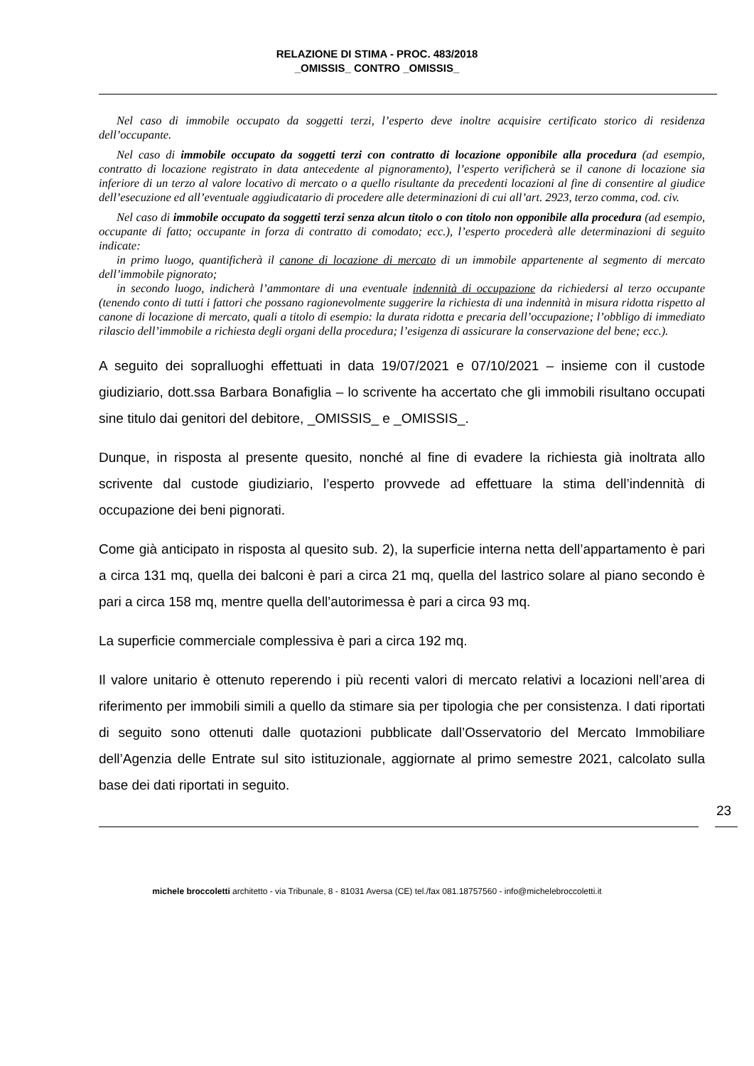RELAZIONE DI STIMA - PROC. 483/2018
_OMISSIS_ CONTRO _OMISSIS_
Nel caso di immobile occupato da soggetti terzi, l’esperto deve inoltre acquisire certificato storico di residenza dell’occupante.
Nel caso di immobile occupato da soggetti terzi con contratto di locazione opponibile alla procedura (ad esempio, contratto di locazione registrato in data antecedente al pignoramento), l’esperto verificherà se il canone di locazione sia inferiore di un terzo al valore locativo di mercato o a quello risultante da precedenti locazioni al fine di consentire al giudice dell’esecuzione ed all’eventuale aggiudicatario di procedere alle determinazioni di cui all’art. 2923, terzo comma, cod. civ.
Nel caso di immobile occupato da soggetti terzi senza alcun titolo o con titolo non opponibile alla procedura (ad esempio, occupante di fatto; occupante in forza di contratto di comodato; ecc.), l’esperto procederà alle determinazioni di seguito indicate:
in primo luogo, quantificherà il canone di locazione di mercato di un immobile appartenente al segmento di mercato dell’immobile pignorato;
in secondo luogo, indicherà l’ammontare di una eventuale indennità di occupazione da richiedersi al terzo occupante (tenendo conto di tutti i fattori che possano ragionevolmente suggerire la richiesta di una indennità in misura ridotta rispetto al canone di locazione di mercato, quali a titolo di esempio: la durata ridotta e precaria dell’occupazione; l’obbligo di immediato rilascio dell’immobile a richiesta degli organi della procedura; l’esigenza di assicurare la conservazione del bene; ecc.).
A seguito dei sopralluoghi effettuati in data 19/07/2021 e 07/10/2021 – insieme con il custode giudiziario, dott.ssa Barbara Bonafiglia – lo scrivente ha accertato che gli immobili risultano occupati sine titulo dai genitori del debitore, _OMISSIS_ e _OMISSIS_.
Dunque, in risposta al presente quesito, nonché al fine di evadere la richiesta già inoltrata allo scrivente dal custode giudiziario, l’esperto provvede ad effettuare la stima dell’indennità di occupazione dei beni pignorati.
Come già anticipato in risposta al quesito sub. 2), la superficie interna netta dell’appartamento è pari a circa 131 mq, quella dei balconi è pari a circa 21 mq, quella del lastrico solare al piano secondo è pari a circa 158 mq, mentre quella dell’autorimessa è pari a circa 93 mq.
La superficie commerciale complessiva è pari a circa 192 mq.
Il valore unitario è ottenuto reperendo i più recenti valori di mercato relativi a locazioni nell’area di riferimento per immobili simili a quello da stimare sia per tipologia che per consistenza. I dati riportati di seguito sono ottenuti dalle quotazioni pubblicate dall’Osservatorio del Mercato Immobiliare dell’Agenzia delle Entrate sul sito istituzionale, aggiornate al primo semestre 2021, calcolato sulla base dei dati riportati in seguito.
23
michele broccoletti architetto - via Tribunale, 8 - 81031 Aversa (CE) tel./fax 081.18757560 - info@michelebroccoletti.it